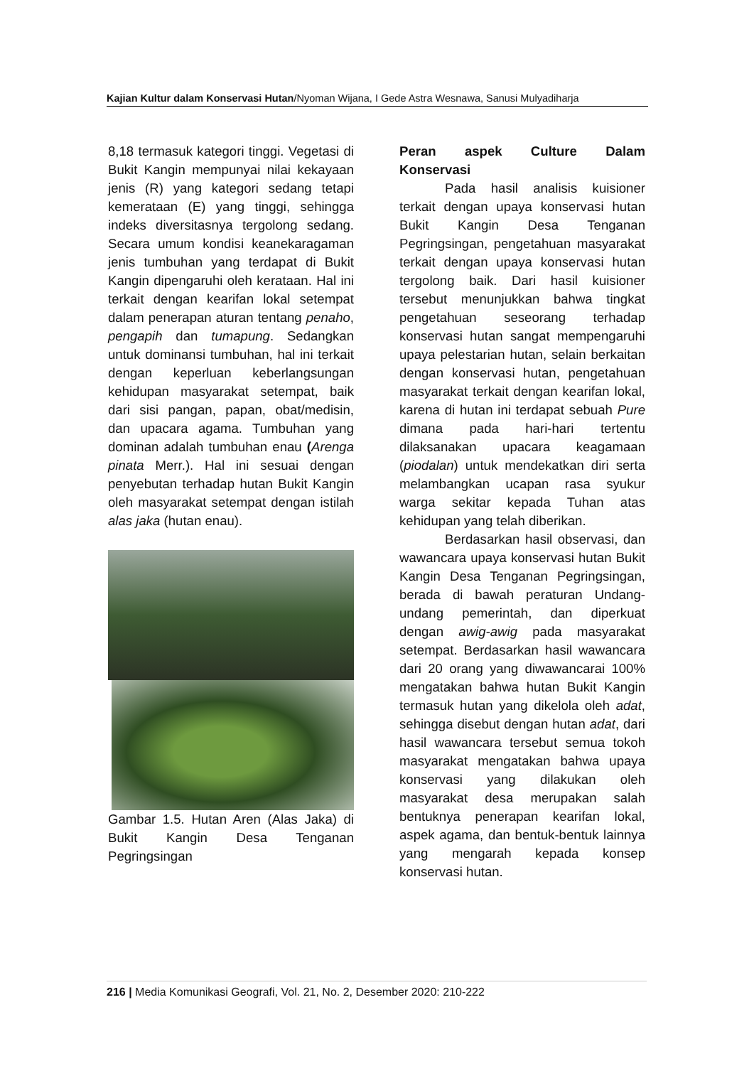Kajian Kultur dalam Konservasi Hutan/Nyoman Wijana, I Gede Astra Wesnawa, Sanusi Mulyadiharja
8,18 termasuk kategori tinggi. Vegetasi di Bukit Kangin mempunyai nilai kekayaan jenis (R) yang kategori sedang tetapi kemerataan (E) yang tinggi, sehingga indeks diversitasnya tergolong sedang. Secara umum kondisi keanekaragaman jenis tumbuhan yang terdapat di Bukit Kangin dipengaruhi oleh kerataan. Hal ini terkait dengan kearifan lokal setempat dalam penerapan aturan tentang penaho, pengapih dan tumapung. Sedangkan untuk dominansi tumbuhan, hal ini terkait dengan keperluan keberlangsungan kehidupan masyarakat setempat, baik dari sisi pangan, papan, obat/medisin, dan upacara agama. Tumbuhan yang dominan adalah tumbuhan enau (Arenga pinata Merr.). Hal ini sesuai dengan penyebutan terhadap hutan Bukit Kangin oleh masyarakat setempat dengan istilah alas jaka (hutan enau).
Gambar 1.5. Hutan Aren (Alas Jaka) di Bukit Kangin Desa Tenganan Pegringsingan
Peran aspek Culture Dalam
Konservasi
Pada hasil analisis kuisioner terkait dengan upaya konservasi hutan Bukit Kangin Desa Tenganan Pegringsingan, pengetahuan masyarakat terkait dengan upaya konservasi hutan tergolong baik. Dari hasil kuisioner tersebut menunjukkan bahwa tingkat pengetahuan seseorang terhadap konservasi hutan sangat mempengaruhi upaya pelestarian hutan, selain berkaitan dengan konservasi hutan, pengetahuan masyarakat terkait dengan kearifan lokal, karena di hutan ini terdapat sebuah Pure dimana pada hari-hari tertentu dilaksanakan upacara keagamaan (piodalan) untuk mendekatkan diri serta melambangkan ucapan rasa syukur warga sekitar kepada Tuhan atas kehidupan yang telah diberikan.
Berdasarkan hasil observasi, dan wawancara upaya konservasi hutan Bukit Kangin Desa Tenganan Pegringsingan, berada di bawah peraturan Undang-undang pemerintah, dan diperkuat dengan awig-awig pada masyarakat setempat. Berdasarkan hasil wawancara dari 20 orang yang diwawancarai 100% mengatakan bahwa hutan Bukit Kangin termasuk hutan yang dikelola oleh adat, sehingga disebut dengan hutan adat, dari hasil wawancara tersebut semua tokoh masyarakat mengatakan bahwa upaya konservasi yang dilakukan oleh masyarakat desa merupakan salah bentuknya penerapan kearifan lokal, aspek agama, dan bentuk-bentuk lainnya yang mengarah kepada konsep konservasi hutan.
216 | Media Komunikasi Geografi, Vol. 21, No. 2, Desember 2020: 210-222